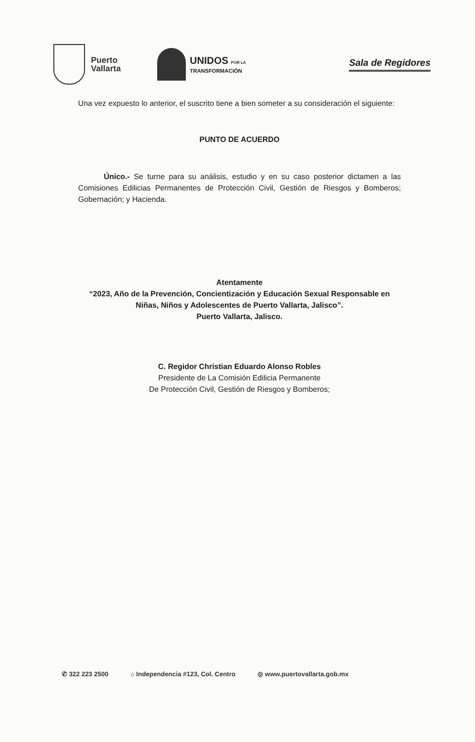Puerto
Vallarta
UNIDOS POR LA
TRANSFORMACIÓN
Sala de Regidores
Una vez expuesto lo anterior, el suscrito tiene a bien someter a su consideración el siguiente:
PUNTO DE ACUERDO
Único.- Se turne para su análisis, estudio y en su caso posterior dictamen a las Comisiones Edilicias Permanentes de Protección Civil, Gestión de Riesgos y Bomberos; Gobernación; y Hacienda.
Atentamente
“2023, Año de la Prevención, Concientización y Educación Sexual Responsable en Niñas, Niños y Adolescentes de Puerto Vallarta, Jalisco”.
Puerto Vallarta, Jalisco.
C. Regidor Christian Eduardo Alonso Robles
Presidente de La Comisión Edilicia Permanente
De Protección Civil, Gestión de Riesgos y Bomberos;
✆ 322 223 2500 ⌂ Independencia #123, Col. Centro ◎ www.puertovallarta.gob.mx